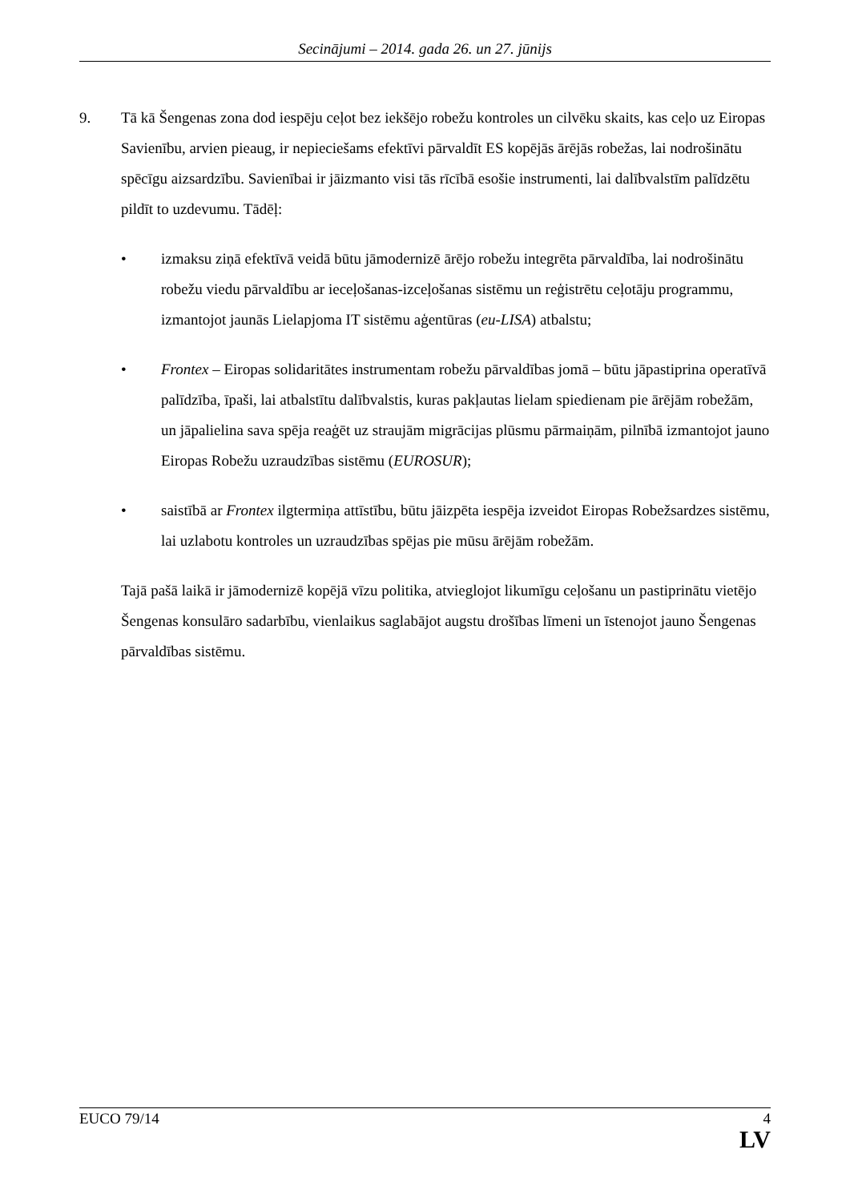Secinājumi – 2014. gada 26. un 27. jūnijs
9. Tā kā Šengenas zona dod iespēju ceļot bez iekšējo robežu kontroles un cilvēku skaits, kas ceļo uz Eiropas Savienību, arvien pieaug, ir nepieciešams efektīvi pārvaldīt ES kopējās ārējās robežas, lai nodrošinātu spēcīgu aizsardzību. Savienībai ir jāizmanto visi tās rīcībā esošie instrumenti, lai dalībvalstīm palīdzētu pildīt to uzdevumu. Tādēļ:
• izmaksu ziņā efektīvā veidā būtu jāmodernizē ārējo robežu integrēta pārvaldība, lai nodrošinātu robežu viedu pārvaldību ar ieceļošanas-izceļošanas sistēmu un reģistrētu ceļotāju programmu, izmantojot jaunās Lielapjoma IT sistēmu aģentūras (eu-LISA) atbalstu;
• Frontex – Eiropas solidaritātes instrumentam robežu pārvaldības jomā – būtu jāpastiprina operatīvā palīdzība, īpaši, lai atbalstītu dalībvalstis, kuras pakļautas lielam spiedienam pie ārējām robežām, un jāpalielina sava spēja reaģēt uz straujām migrācijas plūsmu pārmaiņām, pilnībā izmantojot jauno Eiropas Robežu uzraudzības sistēmu (EUROSUR);
• saistībā ar Frontex ilgtermiņa attīstību, būtu jāizpēta iespēja izveidot Eiropas Robežsardzes sistēmu, lai uzlabotu kontroles un uzraudzības spējas pie mūsu ārējām robežām.
Tajā pašā laikā ir jāmodernizē kopējā vīzu politika, atvieglojot likumīgu ceļošanu un pastiprinātu vietējo Šengenas konsulāro sadarbību, vienlaikus saglabājot augstu drošības līmeni un īstenojot jauno Šengenas pārvaldības sistēmu.
EUCO 79/14 4
LV